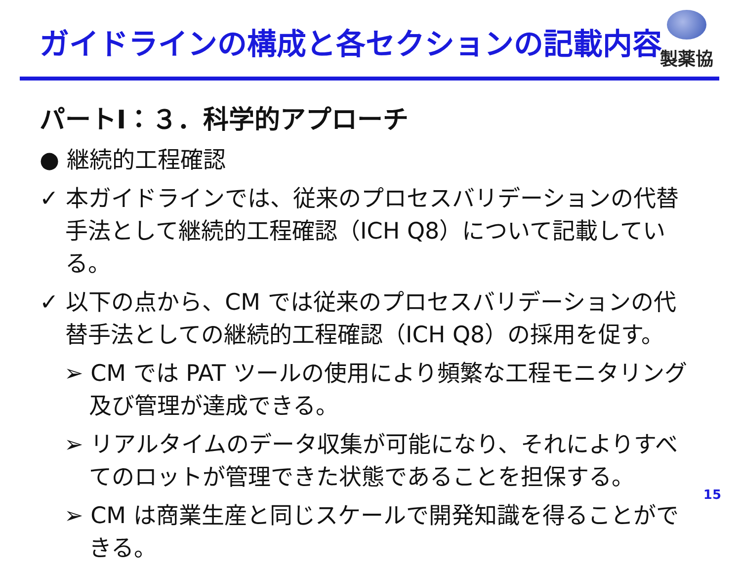ガイドラインの構成と各セクションの記載内容
製薬協
パートⅠ：３．科学的アプローチ
● 継続的工程確認
✓ 本ガイドラインでは、従来のプロセスバリデーションの代替手法として継続的工程確認（ICH Q8）について記載している。
✓ 以下の点から、CM では従来のプロセスバリデーションの代替手法としての継続的工程確認（ICH Q8）の採用を促す。
➢ CM では PAT ツールの使用により頻繁な工程モニタリング及び管理が達成できる。
➢ リアルタイムのデータ収集が可能になり、それによりすべてのロットが管理できた状態であることを担保する。
➢ CM は商業生産と同じスケールで開発知識を得ることができる。
15